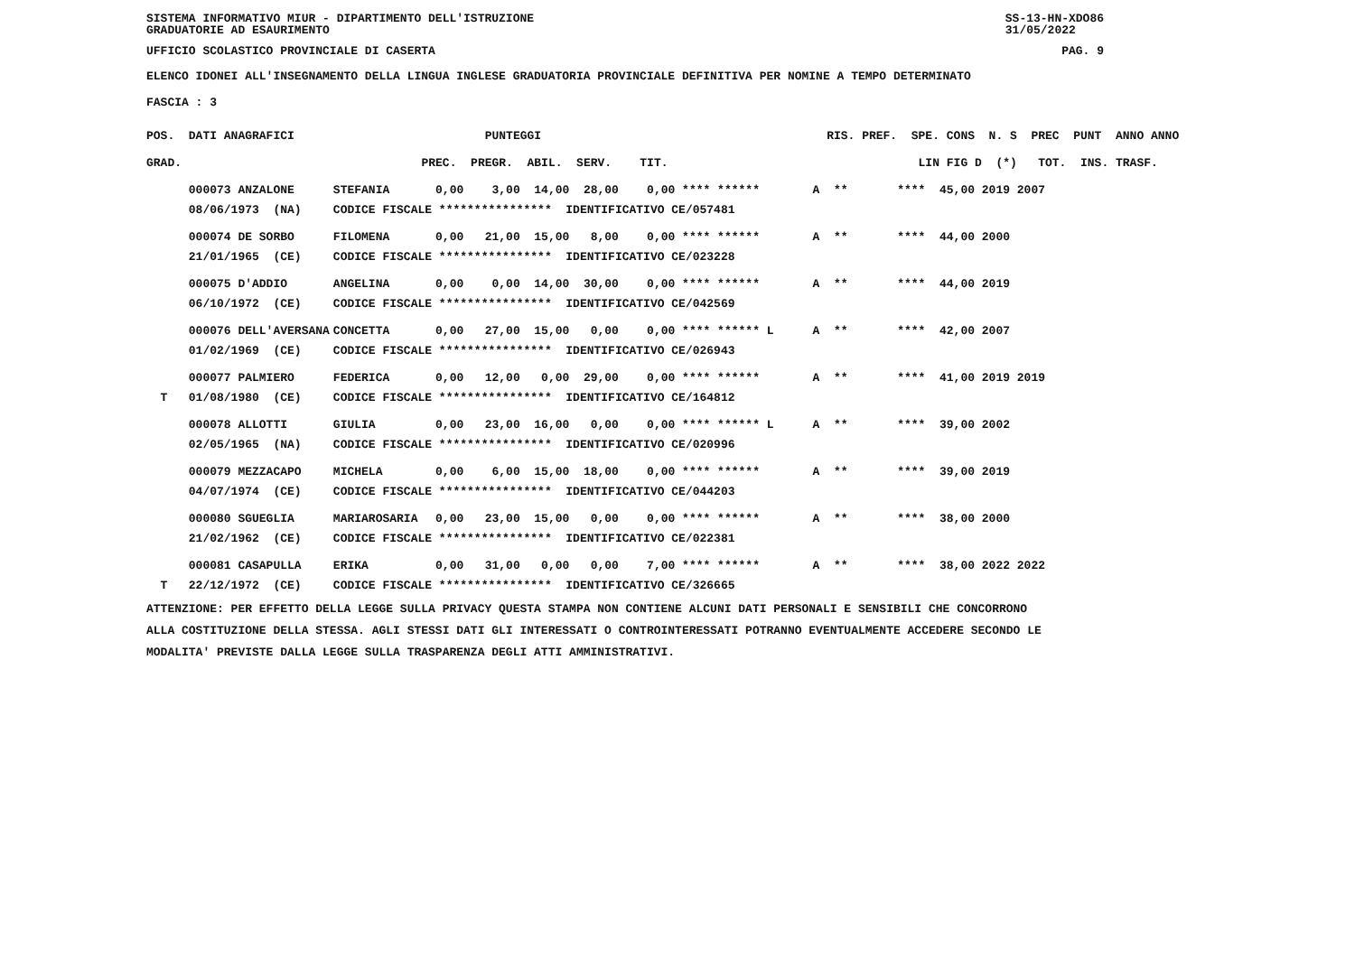SISTEMA INFORMATIVO MIUR - DIPARTIMENTO DELL'ISTRUZIONE
GRADUATORIE AD ESAURIMENTO SS-13-HN-XDO86
31/05/2022
UFFICIO SCOLASTICO PROVINCIALE DI CASERTA PAG. 9
ELENCO IDONEI ALL'INSEGNAMENTO DELLA LINGUA INGLESE GRADUATORIA PROVINCIALE DEFINITIVA PER NOMINE A TEMPO DETERMINATO
FASCIA : 3
| POS. DATI ANAGRAFICI | | PUNTEGGI | RIS. PREF. SPE. CONS N. S PREC PUNT ANNO ANNO |
| --- | --- | --- | --- |
| GRAD. | | PREC. PREGR. ABIL. SERV. TIT. | LIN FIG D (*) TOT. INS. TRASF. |
| 000073 ANZALONE | STEFANIA | 0,00 3,00 14,00 28,00 0,00 **** ****** | A ** **** 45,00 2019 2007 |
| 08/06/1973 (NA) | CODICE FISCALE **************** IDENTIFICATIVO CE/057481 | | |
| 000074 DE SORBO | FILOMENA | 0,00 21,00 15,00 8,00 0,00 **** ****** | A ** **** 44,00 2000 |
| 21/01/1965 (CE) | CODICE FISCALE **************** IDENTIFICATIVO CE/023228 | | |
| 000075 D'ADDIO | ANGELINA | 0,00 0,00 14,00 30,00 0,00 **** ****** | A ** **** 44,00 2019 |
| 06/10/1972 (CE) | CODICE FISCALE **************** IDENTIFICATIVO CE/042569 | | |
| 000076 DELL'AVERSANA | CONCETTA | 0,00 27,00 15,00 0,00 0,00 **** ****** L | A ** **** 42,00 2007 |
| 01/02/1969 (CE) | CODICE FISCALE **************** IDENTIFICATIVO CE/026943 | | |
| 000077 PALMIERO | FEDERICA | 0,00 12,00 0,00 29,00 0,00 **** ****** | A ** **** 41,00 2019 2019 |
| T 01/08/1980 (CE) | CODICE FISCALE **************** IDENTIFICATIVO CE/164812 | | |
| 000078 ALLOTTI | GIULIA | 0,00 23,00 16,00 0,00 0,00 **** ****** L | A ** **** 39,00 2002 |
| 02/05/1965 (NA) | CODICE FISCALE **************** IDENTIFICATIVO CE/020996 | | |
| 000079 MEZZACAPO | MICHELA | 0,00 6,00 15,00 18,00 0,00 **** ****** | A ** **** 39,00 2019 |
| 04/07/1974 (CE) | CODICE FISCALE **************** IDENTIFICATIVO CE/044203 | | |
| 000080 SGUEGLIA | MARIAROSARIA | 0,00 23,00 15,00 0,00 0,00 **** ****** | A ** **** 38,00 2000 |
| 21/02/1962 (CE) | CODICE FISCALE **************** IDENTIFICATIVO CE/022381 | | |
| 000081 CASAPULLA | ERIKA | 0,00 31,00 0,00 0,00 7,00 **** ****** | A ** **** 38,00 2022 2022 |
| T 22/12/1972 (CE) | CODICE FISCALE **************** IDENTIFICATIVO CE/326665 | | |
ATTENZIONE: PER EFFETTO DELLA LEGGE SULLA PRIVACY QUESTA STAMPA NON CONTIENE ALCUNI DATI PERSONALI E SENSIBILI CHE CONCORRONO
ALLA COSTITUZIONE DELLA STESSA. AGLI STESSI DATI GLI INTERESSATI O CONTROINTERESSATI POTRANNO EVENTUALMENTE ACCEDERE SECONDO LE
MODALITA' PREVISTE DALLA LEGGE SULLA TRASPARENZA DEGLI ATTI AMMINISTRATIVI.